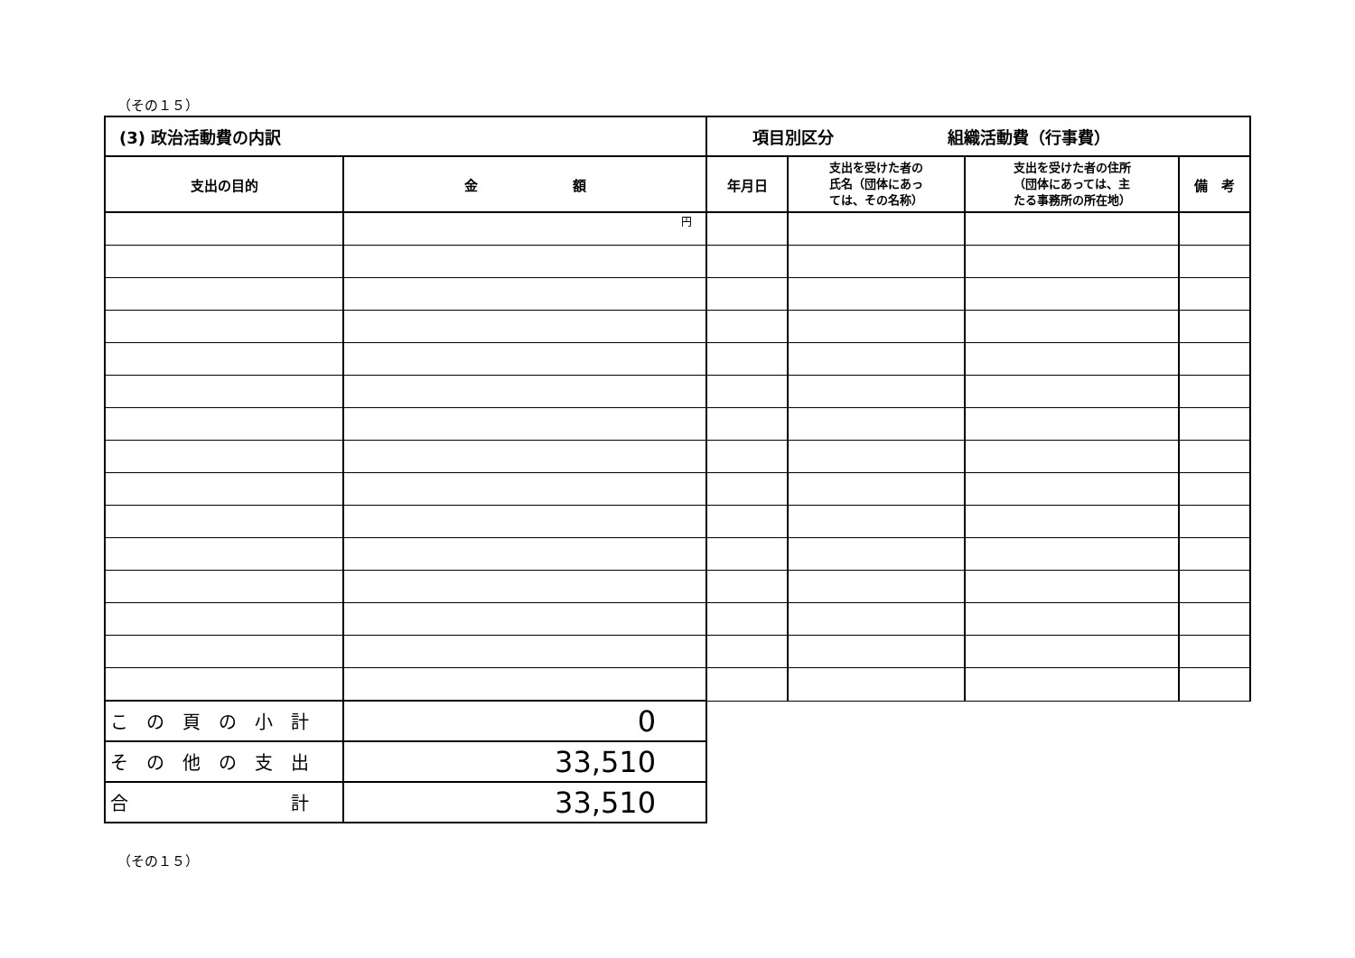（その１５）
| (3) 政治活動費の内訳 | | 項目別区分 組織活動費（行事費） | | | |
| --- | --- | --- | --- | --- | --- |
| 支出の目的 | 金 額 | 年月日 | 支出を受けた者の 氏名（団体にあっ ては、その名称） | 支出を受けた者の住所 （団体にあっては、主 たる事務所の所在地） | 備 考 |
| | 円 | | | | |
| こ の 頁 の 小 計 | 0 | | | | |
| そ の 他 の 支 出 | 33,510 | | | | |
| 合 計 | 33,510 | | | | |
（その１５）